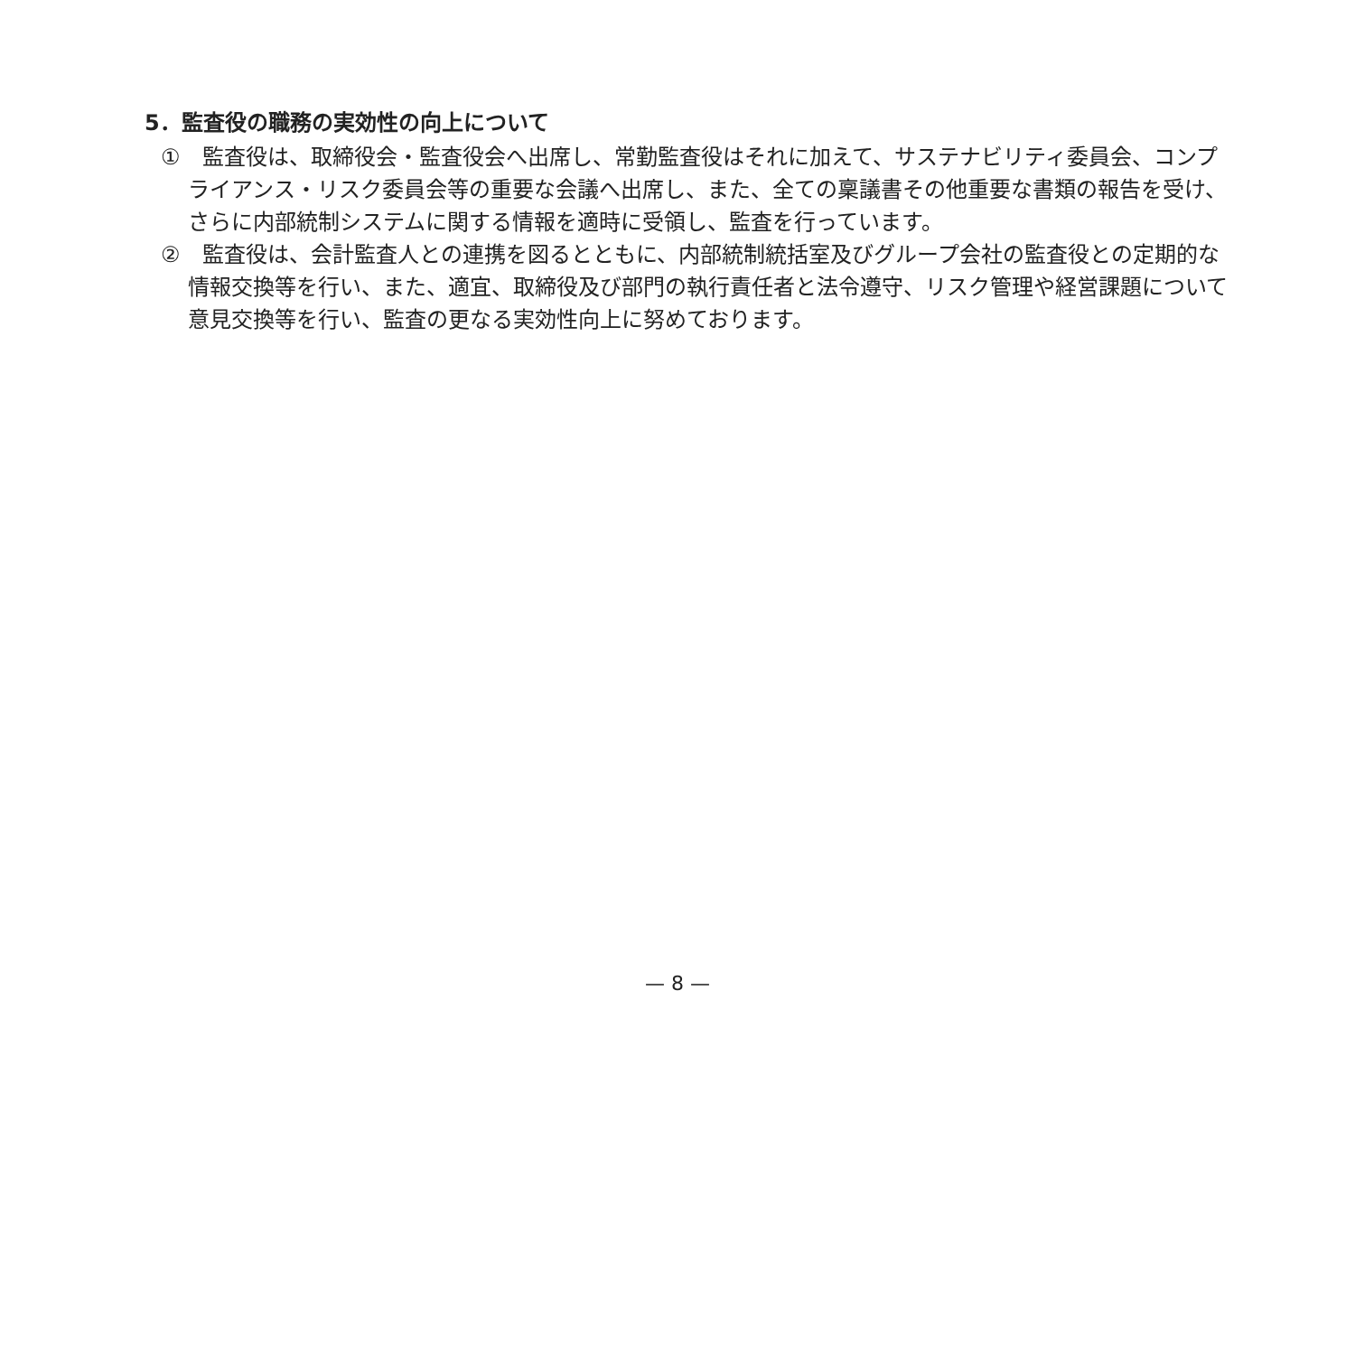5．監査役の職務の実効性の向上について
①　監査役は、取締役会・監査役会へ出席し、常勤監査役はそれに加えて、サステナビリティ委員会、コンプライアンス・リスク委員会等の重要な会議へ出席し、また、全ての稟議書その他重要な書類の報告を受け、さらに内部統制システムに関する情報を適時に受領し、監査を行っています。
②　監査役は、会計監査人との連携を図るとともに、内部統制統括室及びグループ会社の監査役との定期的な情報交換等を行い、また、適宜、取締役及び部門の執行責任者と法令遵守、リスク管理や経営課題について意見交換等を行い、監査の更なる実効性向上に努めております。
— 8 —